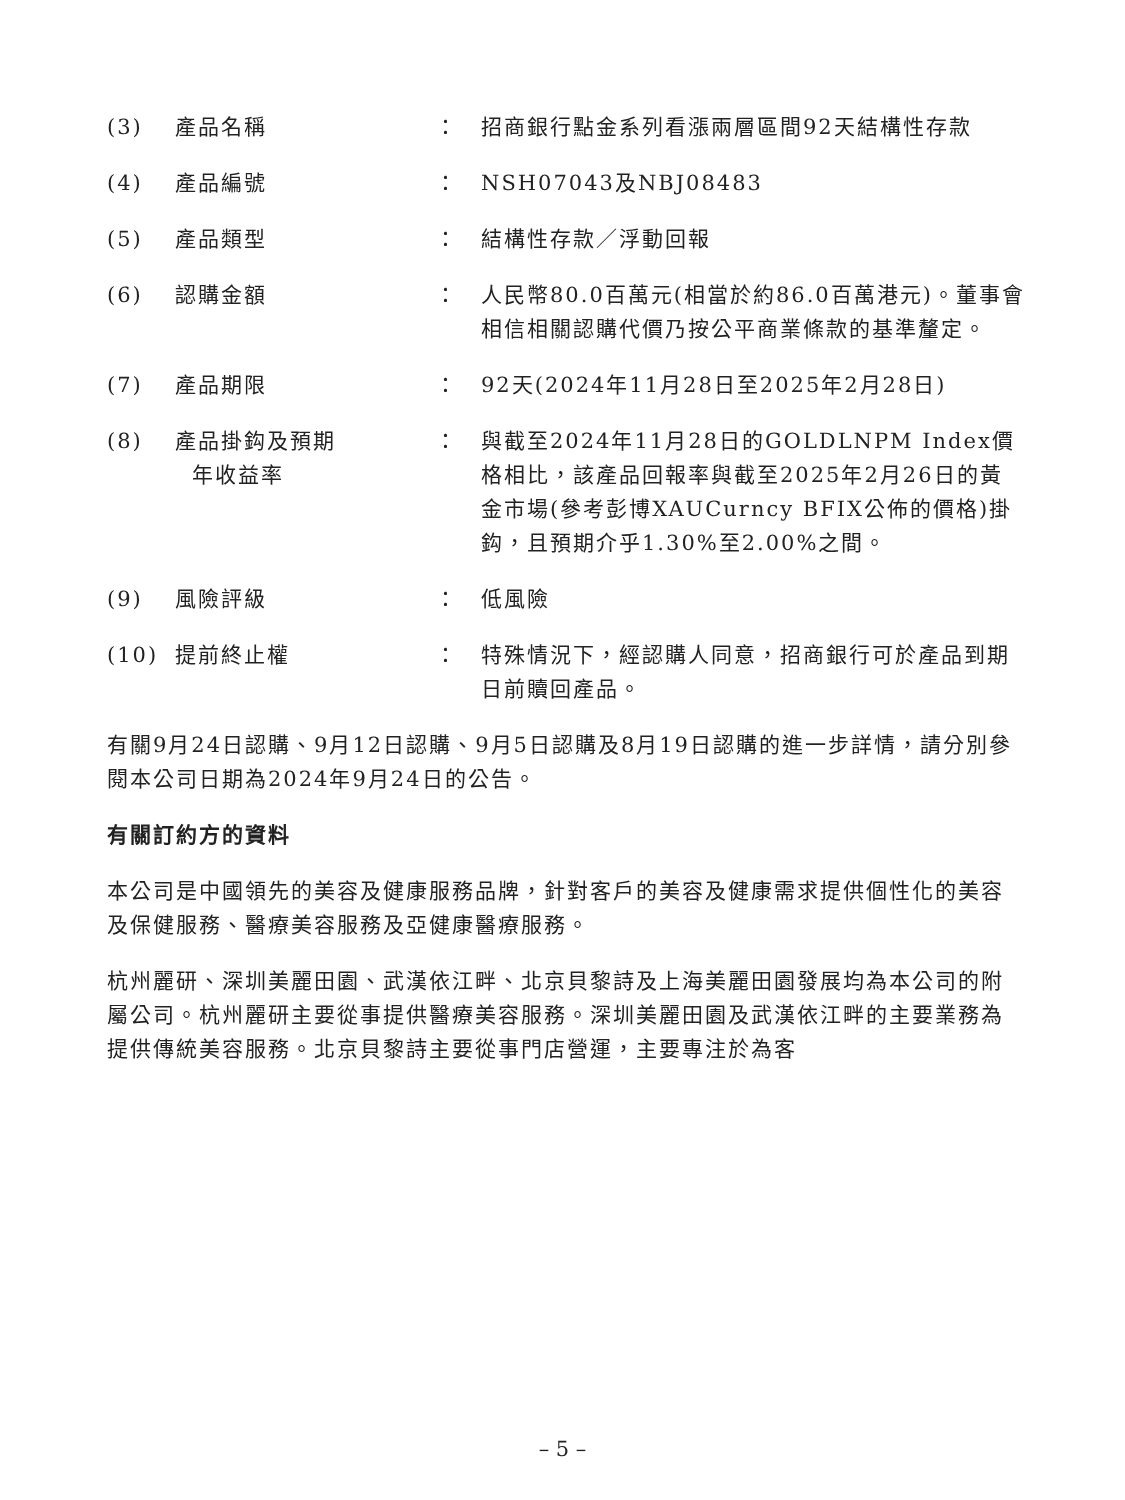| (3) | 產品名稱 | ： | 招商銀行點金系列看漲兩層區間92天結構性存款 |
| (4) | 產品編號 | ： | NSH07043及NBJ08483 |
| (5) | 產品類型 | ： | 結構性存款／浮動回報 |
| (6) | 認購金額 | ： | 人民幣80.0百萬元(相當於約86.0百萬港元)。董事會相信相關認購代價乃按公平商業條款的基準釐定。 |
| (7) | 產品期限 | ： | 92天(2024年11月28日至2025年2月28日) |
| (8) | 產品掛鈎及預期 年收益率 | ： | 與截至2024年11月28日的GOLDLNPM Index價格相比，該產品回報率與截至2025年2月26日的黃金市場(參考彭博XAUCurncy BFIX公佈的價格)掛鈎，且預期介乎1.30%至2.00%之間。 |
| (9) | 風險評級 | ： | 低風險 |
| (10) | 提前終止權 | ： | 特殊情況下，經認購人同意，招商銀行可於產品到期日前贖回產品。 |
有關9月24日認購、9月12日認購、9月5日認購及8月19日認購的進一步詳情，請分別參閱本公司日期為2024年9月24日的公告。
有關訂約方的資料
本公司是中國領先的美容及健康服務品牌，針對客戶的美容及健康需求提供個性化的美容及保健服務、醫療美容服務及亞健康醫療服務。
杭州麗研、深圳美麗田園、武漢依江畔、北京貝黎詩及上海美麗田園發展均為本公司的附屬公司。杭州麗研主要從事提供醫療美容服務。深圳美麗田園及武漢依江畔的主要業務為提供傳統美容服務。北京貝黎詩主要從事門店營運，主要專注於為客
– 5 –